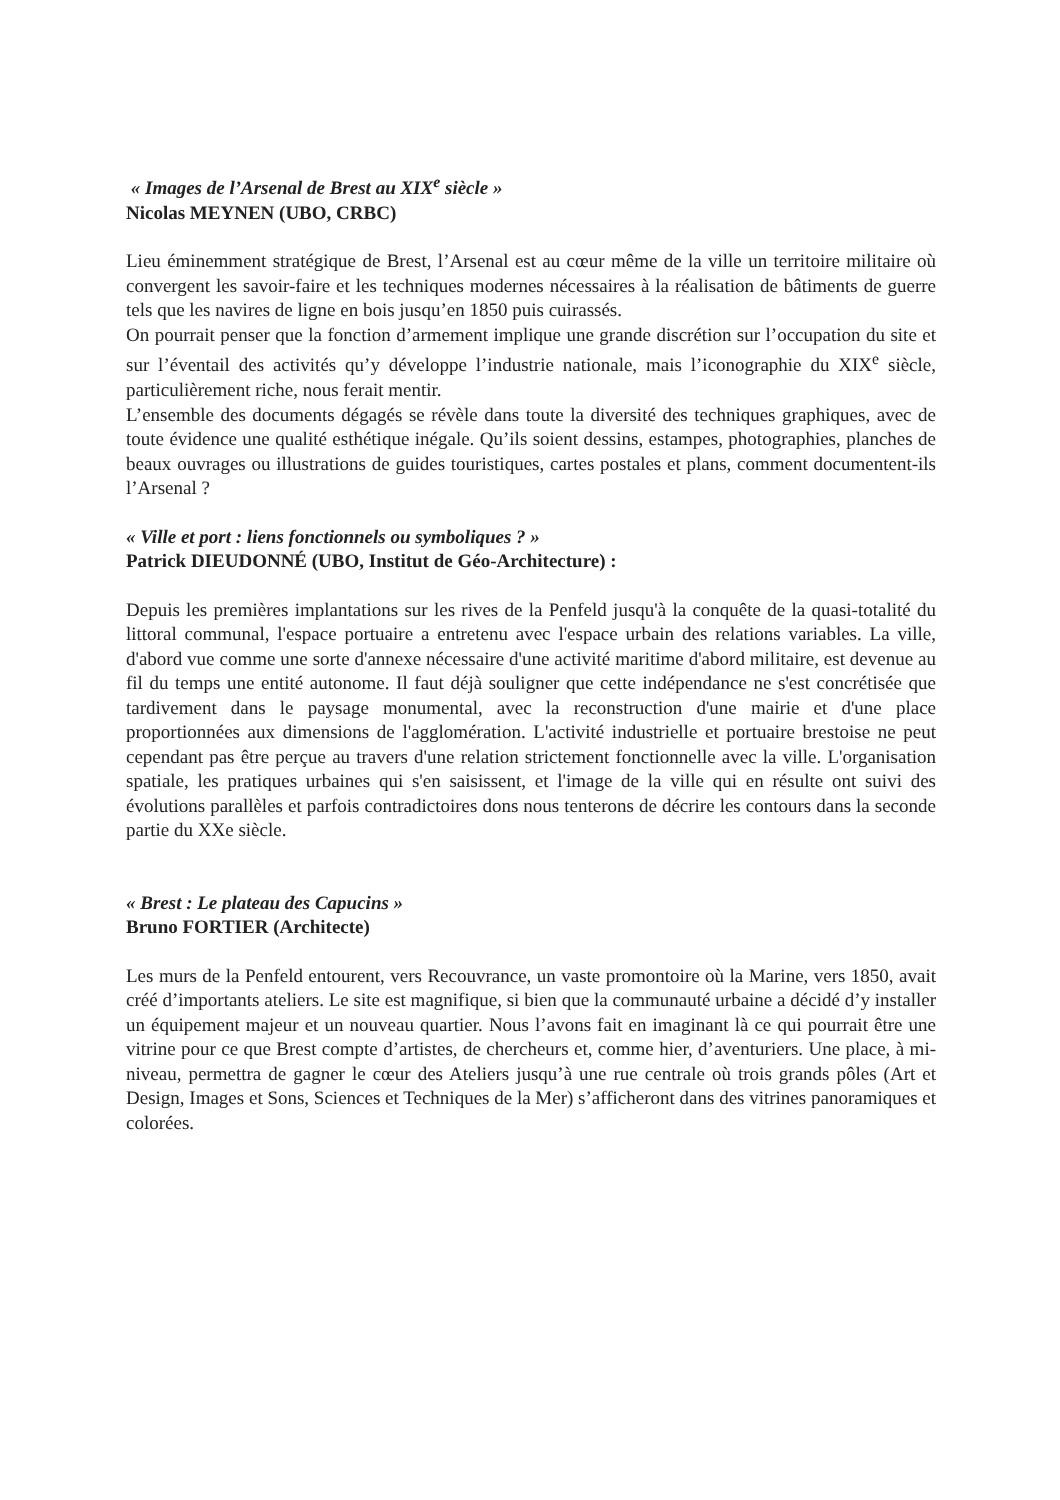« Images de l’Arsenal de Brest au XIX<sup>e</sup> siècle »
Nicolas MEYNEN (UBO, CRBC)
Lieu éminemment stratégique de Brest, l’Arsenal est au cœur même de la ville un territoire militaire où convergent les savoir-faire et les techniques modernes nécessaires à la réalisation de bâtiments de guerre tels que les navires de ligne en bois jusqu’en 1850 puis cuirassés.
On pourrait penser que la fonction d’armement implique une grande discrétion sur l’occupation du site et sur l’éventail des activités qu’y développe l’industrie nationale, mais l’iconographie du XIX<sup>e</sup> siècle, particulièrement riche, nous ferait mentir.
L’ensemble des documents dégagés se révèle dans toute la diversité des techniques graphiques, avec de toute évidence une qualité esthétique inégale. Qu’ils soient dessins, estampes, photographies, planches de beaux ouvrages ou illustrations de guides touristiques, cartes postales et plans, comment documentent-ils l’Arsenal ?
« Ville et port : liens fonctionnels ou symboliques ? »
Patrick DIEUDONNÉ (UBO, Institut de Géo-Architecture) :
Depuis les premières implantations sur les rives de la Penfeld jusqu'à la conquête de la quasi-totalité du littoral communal, l'espace portuaire a entretenu avec l'espace urbain des relations variables. La ville, d'abord vue comme une sorte d'annexe nécessaire d'une activité maritime d'abord militaire, est devenue au fil du temps une entité autonome. Il faut déjà souligner que cette indépendance ne s'est concrétisée que tardivement dans le paysage monumental, avec la reconstruction d'une mairie et d'une place proportionnées aux dimensions de l'agglomération. L'activité industrielle et portuaire brestoise ne peut cependant pas être perçue au travers d'une relation strictement fonctionnelle avec la ville. L'organisation spatiale, les pratiques urbaines qui s'en saisissent, et l'image de la ville qui en résulte ont suivi des évolutions parallèles et parfois contradictoires dons nous tenterons de décrire les contours dans la seconde partie du XXe siècle.
« Brest : Le plateau des Capucins »
Bruno FORTIER (Architecte)
Les murs de la Penfeld entourent, vers Recouvrance, un vaste promontoire où la Marine, vers 1850, avait créé d’importants ateliers. Le site est magnifique, si bien que la communauté urbaine a décidé d’y installer un équipement majeur et un nouveau quartier. Nous l’avons fait en imaginant là ce qui pourrait être une vitrine pour ce que Brest compte d’artistes, de chercheurs et, comme hier, d’aventuriers. Une place, à mi-niveau, permettra de gagner le cœur des Ateliers jusqu’à une rue centrale où trois grands pôles (Art et Design, Images et Sons, Sciences et Techniques de la Mer) s’afficheront dans des vitrines panoramiques et colorées.